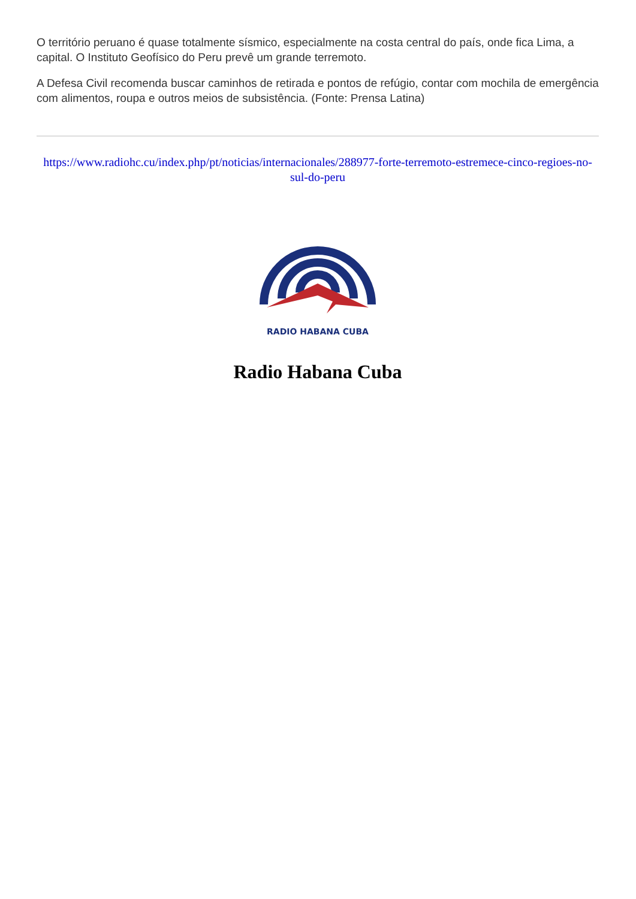O território peruano é quase totalmente sísmico, especialmente na costa central do país, onde fica Lima, a capital. O Instituto Geofísico do Peru prevê um grande terremoto.
A Defesa Civil recomenda buscar caminhos de retirada e pontos de refúgio, contar com mochila de emergência com alimentos, roupa e outros meios de subsistência. (Fonte: Prensa Latina)
https://www.radiohc.cu/index.php/pt/noticias/internacionales/288977-forte-terremoto-estremece-cinco-regioes-no-sul-do-peru
RADIO HABANA CUBA
Radio Habana Cuba